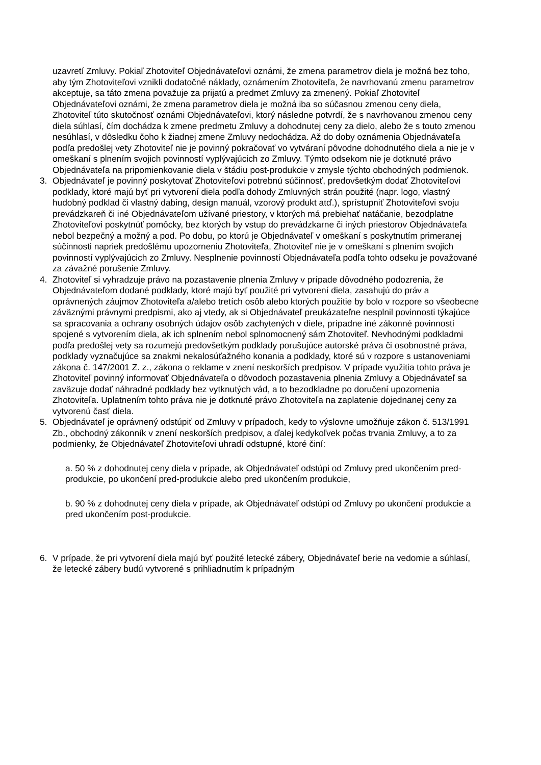uzavretí Zmluvy. Pokiaľ Zhotoviteľ Objednávateľovi oznámi, že zmena parametrov diela je možná bez toho, aby tým Zhotoviteľovi vznikli dodatočné náklady, oznámením Zhotoviteľa, že navrhovanú zmenu parametrov akceptuje, sa táto zmena považuje za prijatú a predmet Zmluvy za zmenený. Pokiaľ Zhotoviteľ Objednávateľovi oznámi, že zmena parametrov diela je možná iba so súčasnou zmenou ceny diela, Zhotoviteľ túto skutočnosť oznámi Objednávateľovi, ktorý následne potvrdí, že s navrhovanou zmenou ceny diela súhlasí, čím dochádza k zmene predmetu Zmluvy a dohodnutej ceny za dielo, alebo že s touto zmenou nesúhlasí, v dôsledku čoho k žiadnej zmene Zmluvy nedochádza. Až do doby oznámenia Objednávateľa podľa predošlej vety Zhotoviteľ nie je povinný pokračovať vo vytváraní pôvodne dohodnutého diela a nie je v omeškaní s plnením svojich povinností vyplývajúcich zo Zmluvy. Týmto odsekom nie je dotknuté právo Objednávateľa na pripomienkovanie diela v štádiu post-produkcie v zmysle týchto obchodných podmienok.
3. Objednávateľ je povinný poskytovať Zhotoviteľovi potrebnú súčinnosť, predovšetkým dodať Zhotoviteľovi podklady, ktoré majú byť pri vytvorení diela podľa dohody Zmluvných strán použité (napr. logo, vlastný hudobný podklad či vlastný dabing, design manuál, vzorový produkt atď.), sprístupniť Zhotoviteľovi svoju prevádzkareň či iné Objednávateľom užívané priestory, v ktorých má prebiehať natáčanie, bezodplatne Zhotoviteľovi poskytnúť pomôcky, bez ktorých by vstup do prevádzkarne či iných priestorov Objednávateľa nebol bezpečný a možný a pod. Po dobu, po ktorú je Objednávateľ v omeškaní s poskytnutím primeranej súčinnosti napriek predošlému upozorneniu Zhotoviteľa, Zhotoviteľ nie je v omeškaní s plnením svojich povinností vyplývajúcich zo Zmluvy. Nesplnenie povinností Objednávateľa podľa tohto odseku je považované za závažné porušenie Zmluvy.
4. Zhotoviteľ si vyhradzuje právo na pozastavenie plnenia Zmluvy v prípade dôvodného podozrenia, že Objednávateľom dodané podklady, ktoré majú byť použité pri vytvorení diela, zasahujú do práv a oprávnených záujmov Zhotoviteľa a/alebo tretích osôb alebo ktorých použitie by bolo v rozpore so všeobecne záväznými právnymi predpismi, ako aj vtedy, ak si Objednávateľ preukázateľne nesplnil povinnosti týkajúce sa spracovania a ochrany osobných údajov osôb zachytených v diele, prípadne iné zákonné povinnosti spojené s vytvorením diela, ak ich splnením nebol splnomocnený sám Zhotoviteľ. Nevhodnými podkladmi podľa predošlej vety sa rozumejú predovšetkým podklady porušujúce autorské práva či osobnostné práva, podklady vyznačujúce sa znakmi nekalosúťažného konania a podklady, ktoré sú v rozpore s ustanoveniami zákona č. 147/2001 Z. z., zákona o reklame v znení neskorších predpisov. V prípade využitia tohto práva je Zhotoviteľ povinný informovať Objednávateľa o dôvodoch pozastavenia plnenia Zmluvy a Objednávateľ sa zaväzuje dodať náhradné podklady bez vytknutých vád, a to bezodkladne po doručení upozornenia Zhotoviteľa. Uplatnením tohto práva nie je dotknuté právo Zhotoviteľa na zaplatenie dojednanej ceny za vytvorenú časť diela.
5. Objednávateľ je oprávnený odstúpiť od Zmluvy v prípadoch, kedy to výslovne umožňuje zákon č. 513/1991 Zb., obchodný zákonník v znení neskorších predpisov, a ďalej kedykoľvek počas trvania Zmluvy, a to za podmienky, že Objednávateľ Zhotoviteľovi uhradí odstupné, ktoré činí:
a. 50 % z dohodnutej ceny diela v prípade, ak Objednávateľ odstúpi od Zmluvy pred ukončením pred-produkcie, po ukončení pred-produkcie alebo pred ukončením produkcie,
b. 90 % z dohodnutej ceny diela v prípade, ak Objednávateľ odstúpi od Zmluvy po ukončení produkcie a pred ukončením post-produkcie.
6. V prípade, že pri vytvorení diela majú byť použité letecké zábery, Objednávateľ berie na vedomie a súhlasí, že letecké zábery budú vytvorené s prihliadnutím k prípadným